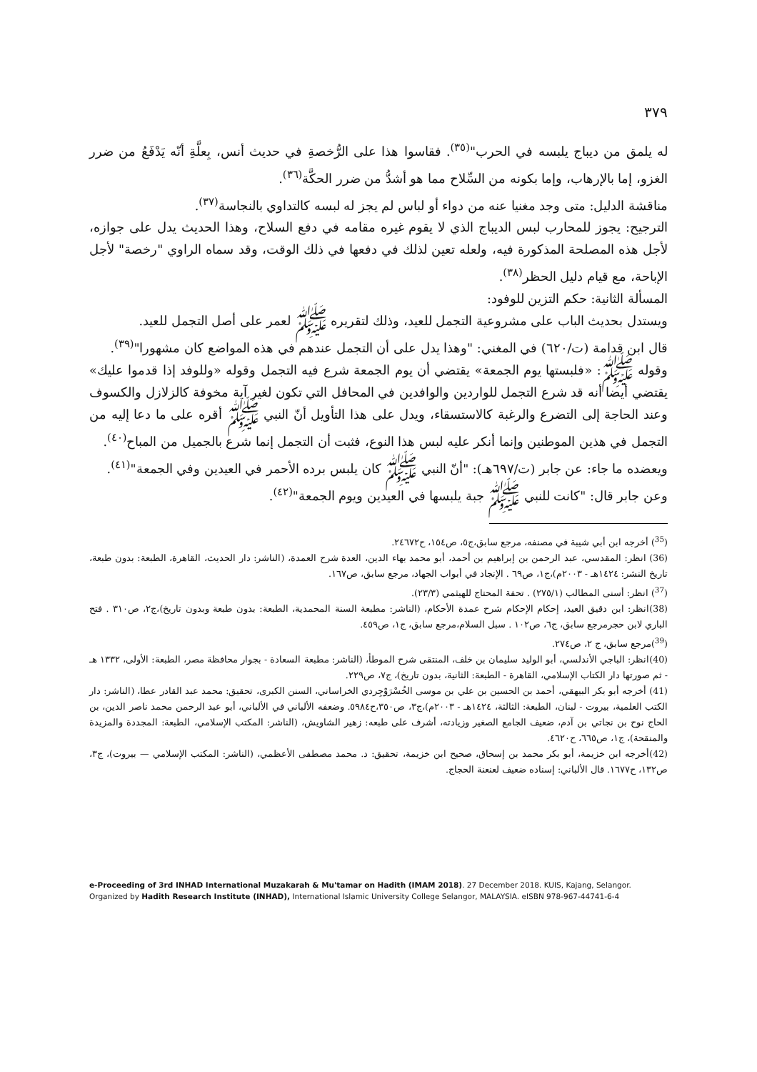٣٧٩
له يلمق من ديباج يلبسه في الحرب"<sup>(٣٥)</sup>. فقاسوا هذا على الرُّخصةِ في حديث أنس، بِعلَّةِ أنّه يَدْفَعُ من ضرر الغزو، إما بالإرهاب، وإما بكونه من السِّلاح مما هو أشدُّ من ضرر الحكَّة<sup>(٣٦)</sup>.
مناقشة الدليل: متى وجد مغنيا عنه من دواء أو لباس لم يجز له لبسه كالتداوي بالنجاسة<sup>(٣٧)</sup>.
الترجيح: يجوز للمحارب لبس الديباج الذي لا يقوم غيره مقامه في دفع السلاح، وهذا الحديث يدل على جوازه، لأجل هذه المصلحة المذكورة فيه، ولعله تعين لذلك في دفعها في ذلك الوقت، وقد سماه الراوي "رخصة" لأجل الإباحة، مع قيام دليل الحظر<sup>(٣٨)</sup>.
المسألة الثانية: حكم التزين للوفود:
ويستدل بحديث الباب على مشروعية التجمل للعيد، وذلك لتقريره ﷺ لعمر على أصل التجمل للعيد.
قال ابن قدامة (ت/٦٢٠) في المغني: "وهذا يدل على أن التجمل عندهم في هذه المواضع كان مشهورا"<sup>(٣٩)</sup>.
وقوله ﷺ: «فلبستها يوم الجمعة» يقتضي أن يوم الجمعة شرع فيه التجمل وقوله «وللوفد إذا قدموا عليك» يقتضي أيضا أنه قد شرع التجمل للواردين والوافدين في المحافل التي تكون لغير آية مخوفة كالزلازل والكسوف وعند الحاجة إلى التضرع والرغبة كالاستسقاء، ويدل على هذا التأويل أنّ النبي ﷺ أقره على ما دعا إليه من التجمل في هذين الموطنين وإنما أنكر عليه لبس هذا النوع، فثبت أن التجمل إنما شرع بالجميل من المباح<sup>(٤٠)</sup>.
ويعضده ما جاء: عن جابر (ت/٦٩٧هـ): "أنّ النبي ﷺ كان يلبس برده الأحمر في العيدين وفي الجمعة"<sup>(٤١)</sup>.
وعن جابر قال: "كانت للنبي ﷺ جبة يلبسها في العيدين ويوم الجمعة"<sup>(٤٢)</sup>.
(<sup>35</sup>) أخرجه ابن أبي شيبة في مصنفه، مرجع سابق،ج٥، ص١٥٤، ح٢٤٦٧٢.
(36) انظر: المقدسي، عبد الرحمن بن إبراهيم بن أحمد، أبو محمد بهاء الدين، العدة شرح العمدة، (الناشر: دار الحديث، القاهرة، الطبعة: بدون طبعة، تاريخ النشر: ١٤٢٤هـ - ٢٠٠٣م)،ج١، ص٦٩ . الإنجاد في أبواب الجهاد، مرجع سابق، ص١٦٧.
(<sup>37</sup>) انظر: أسنى المطالب (٢٧٥/١) . تحفة المحتاج للهيثمي (٢٣/٣).
(38)انظر: ابن دقيق العيد، إحكام الإحكام شرح عمدة الأحكام، (الناشر: مطبعة السنة المحمدية، الطبعة: بدون طبعة وبدون تاريخ)،ج٢، ص٣١٠ . فتح الباري لابن حجرمرجع سابق، ج٦، ص١٠٢ . سبل السلام،مرجع سابق، ج١، ص٤٥٩.
(<sup>39</sup>)مرجع سابق، ج ٢، ص٢٧٤.
(40)انظر: الباجي الأندلسي، أبو الوليد سليمان بن خلف، المنتقى شرح الموطأ، (الناشر: مطبعة السعادة - بجوار محافظة مصر، الطبعة: الأولى، ١٣٣٢ هـ - ثم صورتها دار الكتاب الإسلامي، القاهرة - الطبعة: الثانية، بدون تاريخ)، ج٧، ص٢٢٩.
(41) أخرجه أبو بكر البيهقي، أحمد بن الحسين بن علي بن موسى الخُسْرَوْجِردي الخراساني، السنن الكبرى، تحقيق: محمد عبد القادر عطا، (الناشر: دار الكتب العلمية، بيروت - لبنان، الطبعة: الثالثة، ١٤٢٤هـ - ٢٠٠٣م)،ج٣، ص٣٥٠،ح٥٩٨٤. وضعفه الألباني في الألباني، أبو عبد الرحمن محمد ناصر الدين، بن الحاج نوح بن نجاتي بن آدم، ضعيف الجامع الصغير وزيادته، أشرف على طبعه: زهير الشاويش، (الناشر: المكتب الإسلامي، الطبعة: المجددة والمزيدة والمنقحة)، ج١، ص٦٦٥، ح٤٦٢٠.
(42)أخرجه ابن خزيمة، أبو بكر محمد بن إسحاق، صحيح ابن خزيمة، تحقيق: د. محمد مصطفى الأعظمي، (الناشر: المكتب الإسلامي — بيروت)، ج٣، ص١٣٢، ح١٦٧٧. قال الألباني: إسناده ضعيف لعنعنة الحجاج.
e-Proceeding of 3rd INHAD International Muzakarah & Mu'tamar on Hadith (IMAM 2018). 27 December 2018. KUIS, Kajang, Selangor.
Organized by Hadith Research Institute (INHAD), International Islamic University College Selangor, MALAYSIA. eISBN 978-967-44741-6-4